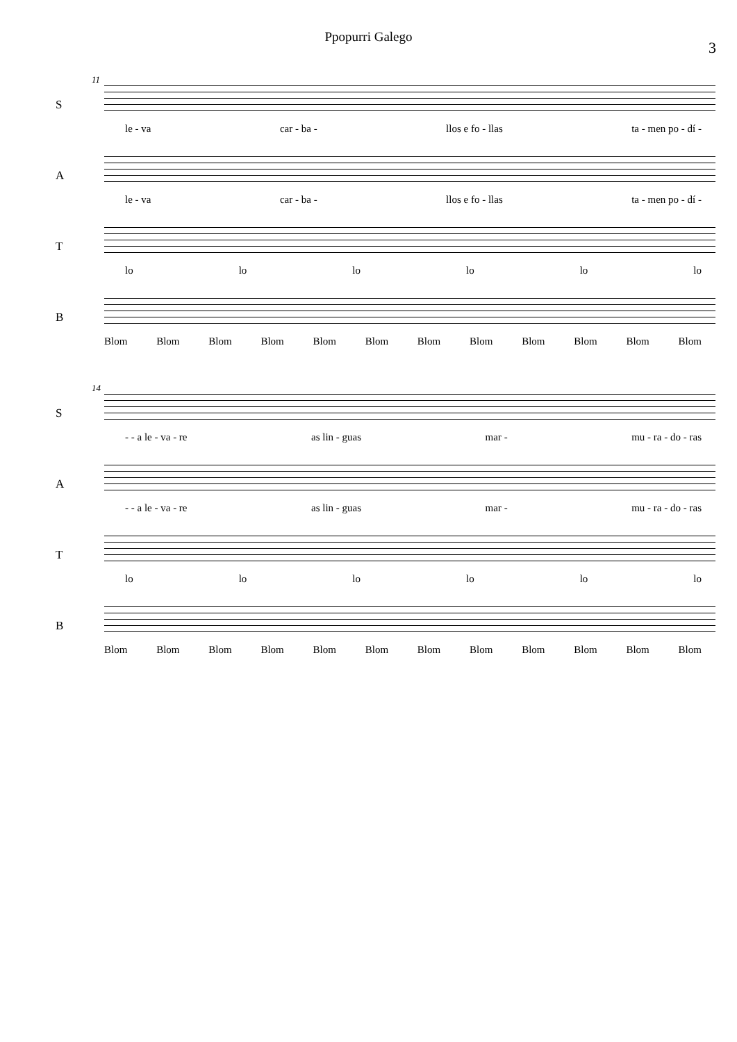Ppopurri Galego
3
11
S
le - va car - ba - llos e fo - llas ta - men po - dí -
A
le - va car - ba - llos e fo - llas ta - men po - dí -
T
lo lo lo lo lo lo
B
Blom Blom Blom Blom Blom Blom Blom Blom Blom Blom Blom Blom
14
S
- - a le - va - re as lin - guas mar - mu - ra - do - ras
A
- - a le - va - re as lin - guas mar - mu - ra - do - ras
T
lo lo lo lo lo lo
B
Blom Blom Blom Blom Blom Blom Blom Blom Blom Blom Blom Blom